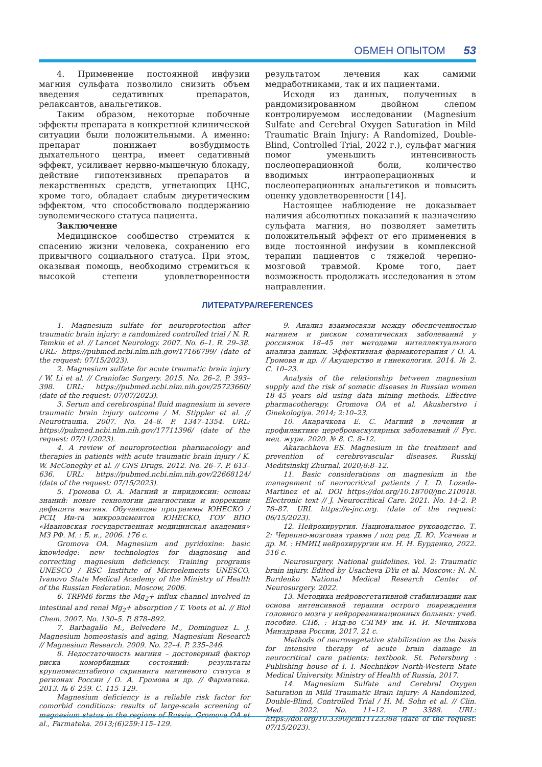ОБМЕН ОПЫТОМ 53
4. Применение постоянной инфузии магния сульфата позволило снизить объем введения седативных препаратов, релаксантов, анальгетиков.
Таким образом, некоторые побочные эффекты препарата в конкретной клинической ситуации были положительными. А именно: препарат понижает возбудимость дыхательного центра, имеет седативный эффект, усиливает нервно-мышечную блокаду, действие гипотензивных препаратов и лекарственных средств, угнетающих ЦНС, кроме того, обладает слабым диуретическим эффектом, что способствовало поддержанию эуволемического статуса пациента.
Заключение
Медицинское сообщество стремится к спасению жизни человека, сохранению его привычного социального статуса. При этом, оказывая помощь, необходимо стремиться к высокой степени удовлетворенности результатом лечения как самими медработниками, так и их пациентами.
Исходя из данных, полученных в рандомизированном двойном слепом контролируемом исследовании (Magnesium Sulfate and Cerebral Oxygen Saturation in Mild Traumatic Brain Injury: A Randomized, Double-Blind, Controlled Trial, 2022 г.), сульфат магния помог уменьшить интенсивность послеоперационной боли, количество вводимых интраоперационных и послеоперационных анальгетиков и повысить оценку удовлетворенности [14].
Настоящее наблюдение не доказывает наличия абсолютных показаний к назначению сульфата магния, но позволяет заметить положительный эффект от его применения в виде постоянной инфузии в комплексной терапии пациентов с тяжелой черепно-мозговой травмой. Кроме того, дает возможность продолжать исследования в этом направлении.
ЛИТЕРАТУРА/REFERENCES
1. Magnesium sulfate for neuroprotection after traumatic brain injury: a randomized controlled trial / N. R. Temkin et al. // Lancet Neurology. 2007. No. 6–1. R. 29–38. URL: https://pubmed.ncbi.nlm.nih.gov/17166799/ (date of the request: 07/15/2023).
2. Magnesium sulfate for acute traumatic brain injury / W. Li et al. // Craniofac Surgery. 2015. No. 26–2. P. 393–398. URL: https://pubmed.ncbi.nlm.nih.gov/25723660/ (date of the request: 07/07/2023).
3. Serum and cerebrospinal fluid magnesium in severe traumatic brain injury outcome / M. Stippler et al. // Neurotrauma. 2007. No. 24–8. P. 1347–1354. URL: https://pubmed.ncbi.nlm.nih.gov/17711396/ (date of the request: 07/11/2023).
4. A review of neuroprotection pharmacology and therapies in patients with acute traumatic brain injury / K. W. McConeghy et al. // CNS Drugs. 2012. No. 26–7. P. 613–636. URL: https://pubmed.ncbi.nlm.nih.gov/22668124/ (date of the request: 07/15/2023).
5. Громова О. А. Магний и пиридоксин: основы знаний: новые технологии диагностики и коррекции дефицита магния. Обучающие программы ЮНЕСКО / РСЦ Ин-та микроэлементов ЮНЕСКО, ГОУ ВПО «Ивановская государственная медицинская академия» МЗ РФ. М. : Б. и., 2006. 176 с.
Gromova OA. Magnesium and pyridoxine: basic knowledge: new technologies for diagnosing and correcting magnesium deficiency. Training programs UNESCO / RSC Institute of Microelements UNESCO, Ivanovo State Medical Academy of the Ministry of Health of the Russian Federation. Moscow, 2006.
6. TRPM6 forms the Mg<sub>2</sub>+ influx channel involved in intestinal and renal Mg<sub>2</sub>+ absorption / T. Voets et al. // Biol Chem. 2007. No. 130–5. P. 878–892.
7. Barbagallo M., Belvedere M., Dominguez L. J. Magnesium homeostasis and aging, Magnesium Research // Magnesium Research. 2009. No. 22–4. P. 235–246.
8. Недостаточность магния – достоверный фактор риска коморбидных состояний: результаты крупномасштабного скрининга магниевого статуса в регионах России / О. А. Громова и др. // Фарматека. 2013. № 6–259. С. 115–129.
Magnesium deficiency is a reliable risk factor for comorbid conditions: results of large-scale screening of magnesium status in the regions of Russia. Gromova OA et al., Farmateka. 2013;(6)259:115–129.
9. Анализ взаимосвязи между обеспеченностью магнием и риском соматических заболеваний у россиянок 18–45 лет методами интеллектуального анализа данных. Эффективная фармакотерапия / О. А. Громова и др. // Акушерство и гинекология. 2014. № 2. С. 10–23.
Analysis of the relationship between magnesium supply and the risk of somatic diseases in Russian women 18–45 years old using data mining methods. Effective pharmacotherapy. Gromova OA et al. Akusherstvo i Ginekologiya. 2014; 2:10–23.
10. Акарачкова Е. С. Магний в лечении и профилактике цереброваскулярных заболеваний // Рус. мед. журн. 2020. № 8. С. 8–12.
Akarachkova ES. Magnesium in the treatment and prevention of cerebrovascular diseases. Russkij Meditsinskij Zhurnal. 2020;8:8–12.
11. Basic considerations on magnesium in the management of neurocritical patients / I. D. Lozada-Martinez et al. DOI https://doi.org/10.18700/jnc.210018. Electronic text // J. Neurocritical Care. 2021. No. 14–2. P. 78–87. URL https://e-jnc.org. (date of the request: 06/15/2023).
12. Нейрохирургия. Национальное руководство. Т. 2: Черепно-мозговая травма / под ред. Д. Ю. Усачева и др. М. : НМИЦ нейрохирургии им. Н. Н. Бурденко, 2022. 516 с.
Neurosurgery. National guidelines. Vol. 2: Traumatic brain injury. Edited by Usacheva DYu et al. Moscow.: N. N. Burdenko National Medical Research Center of Neurosurgery. 2022.
13. Методика нейровегетативной стабилизации как основа интенсивной терапии острого повреждения головного мозга у нейрореанимационных больных: учеб. пособие. СПб. : Изд-во СЗГМУ им. И. И. Мечникова Минздрава России, 2017. 21 с.
Methods of neurovegetative stabilization as the basis for intensive therapy of acute brain damage in neurocritical care patients: textbook. St. Petersburg : Publishing house of I. I. Mechnikov North-Western State Medical University. Ministry of Health of Russia, 2017.
14. Magnesium Sulfate and Cerebral Oxygen Saturation in Mild Traumatic Brain Injury: A Randomized, Double-Blind, Controlled Trial / H. M. Sohn et al. // Clin. Med. 2022. No. 11–12. P. 3388. URL: https://doi.org/10.3390/jcm11123388 (date of the request: 07/15/2023).